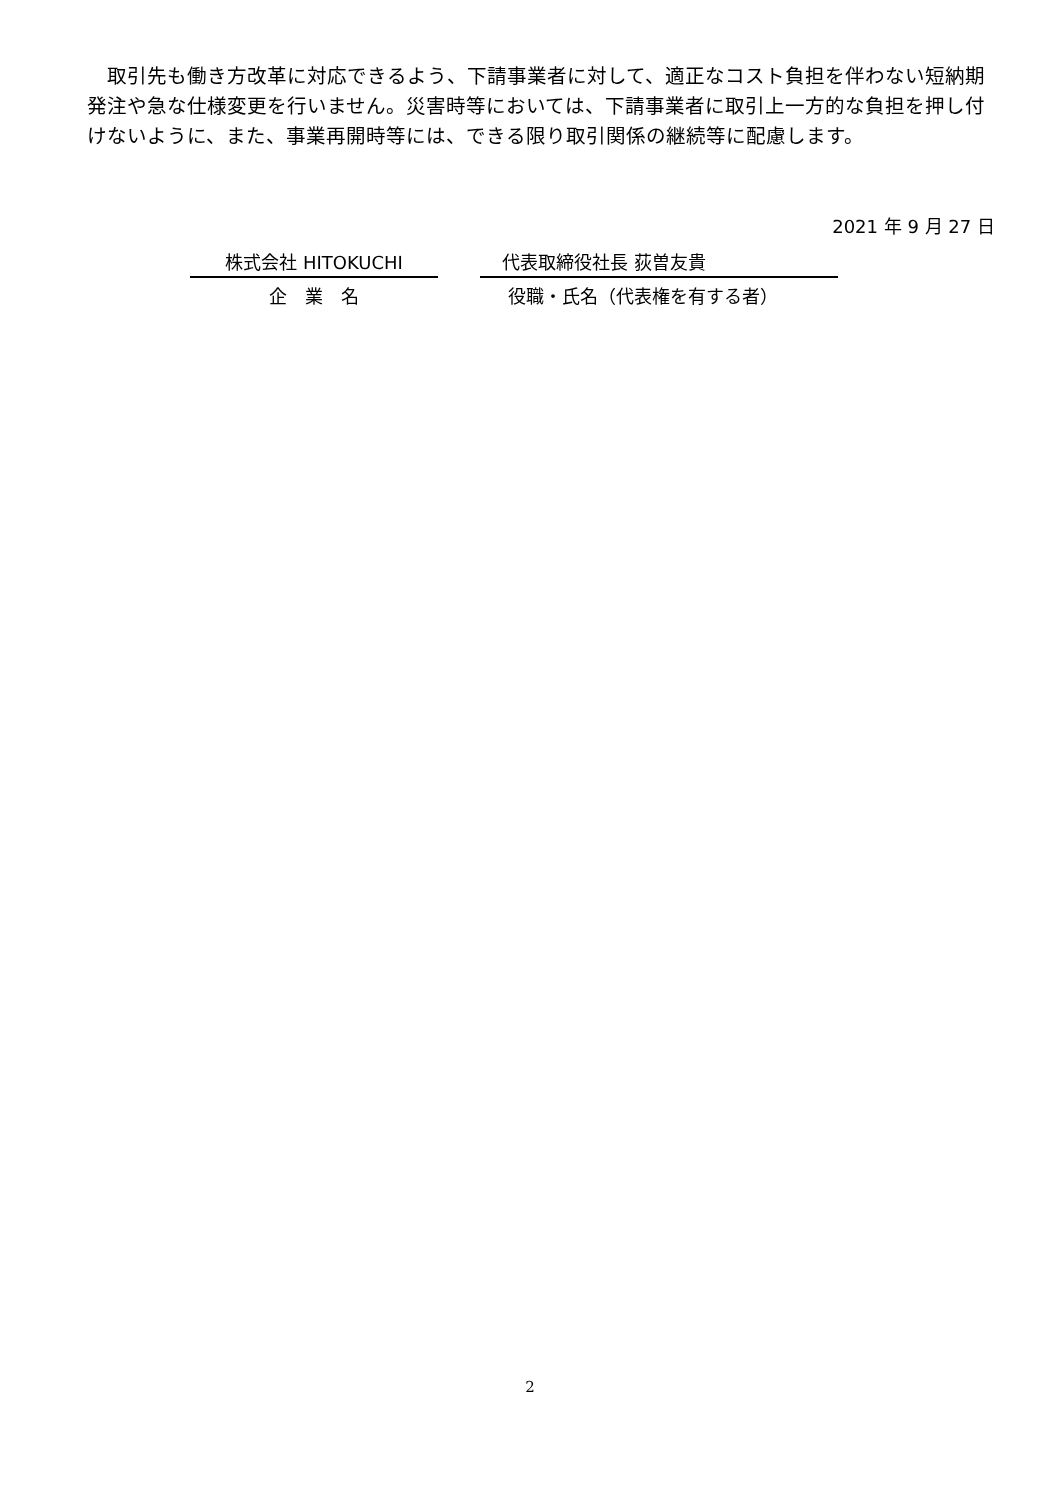取引先も働き方改革に対応できるよう、下請事業者に対して、適正なコスト負担を伴わない短納期発注や急な仕様変更を行いません。災害時等においては、下請事業者に取引上一方的な負担を押し付けないように、また、事業再開時等には、できる限り取引関係の継続等に配慮します。
2021 年 9 月 27 日
株式会社 HITOKUCHI 代表取締役社長 荻曽友貴
企　業　名 役職・氏名（代表権を有する者）
2